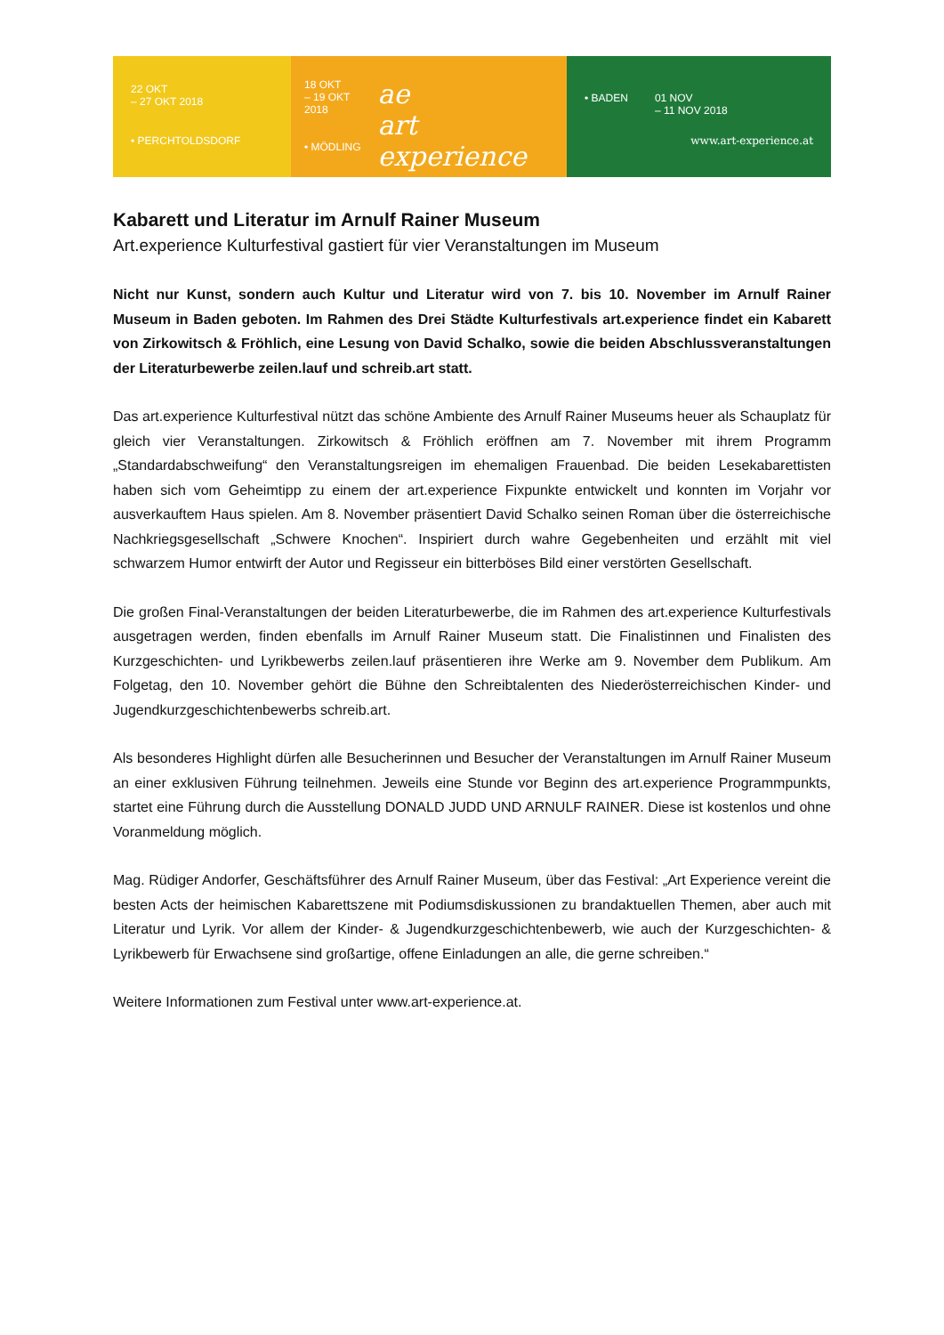22 OKT
– 27 OKT 2018
• PERCHTOLDSDORF
18 OKT
– 19 OKT 2018
• MÖDLING
ae
art experience
• BADEN 01 NOV
– 11 NOV 2018
www.art-experience.at
Kabarett und Literatur im Arnulf Rainer Museum
Art.experience Kulturfestival gastiert für vier Veranstaltungen im Museum
Nicht nur Kunst, sondern auch Kultur und Literatur wird von 7. bis 10. November im Arnulf Rainer Museum in Baden geboten. Im Rahmen des Drei Städte Kulturfestivals art.experience findet ein Kabarett von Zirkowitsch & Fröhlich, eine Lesung von David Schalko, sowie die beiden Abschlussveranstaltungen der Literaturbewerbe zeilen.lauf und schreib.art statt.
Das art.experience Kulturfestival nützt das schöne Ambiente des Arnulf Rainer Museums heuer als Schauplatz für gleich vier Veranstaltungen. Zirkowitsch & Fröhlich eröffnen am 7. November mit ihrem Programm „Standardabschweifung“ den Veranstaltungsreigen im ehemaligen Frauenbad. Die beiden Lesekabarettisten haben sich vom Geheimtipp zu einem der art.experience Fixpunkte entwickelt und konnten im Vorjahr vor ausverkauftem Haus spielen. Am 8. November präsentiert David Schalko seinen Roman über die österreichische Nachkriegsgesellschaft „Schwere Knochen“. Inspiriert durch wahre Gegebenheiten und erzählt mit viel schwarzem Humor entwirft der Autor und Regisseur ein bitterböses Bild einer verstörten Gesellschaft.
Die großen Final-Veranstaltungen der beiden Literaturbewerbe, die im Rahmen des art.experience Kulturfestivals ausgetragen werden, finden ebenfalls im Arnulf Rainer Museum statt. Die Finalistinnen und Finalisten des Kurzgeschichten- und Lyrikbewerbs zeilen.lauf präsentieren ihre Werke am 9. November dem Publikum. Am Folgetag, den 10. November gehört die Bühne den Schreibtalenten des Niederösterreichischen Kinder- und Jugendkurzgeschichtenbewerbs schreib.art.
Als besonderes Highlight dürfen alle Besucherinnen und Besucher der Veranstaltungen im Arnulf Rainer Museum an einer exklusiven Führung teilnehmen. Jeweils eine Stunde vor Beginn des art.experience Programmpunkts, startet eine Führung durch die Ausstellung DONALD JUDD UND ARNULF RAINER. Diese ist kostenlos und ohne Voranmeldung möglich.
Mag. Rüdiger Andorfer, Geschäftsführer des Arnulf Rainer Museum, über das Festival: „Art Experience vereint die besten Acts der heimischen Kabarettszene mit Podiumsdiskussionen zu brandaktuellen Themen, aber auch mit Literatur und Lyrik. Vor allem der Kinder- & Jugendkurzgeschichtenbewerb, wie auch der Kurzgeschichten- & Lyrikbewerb für Erwachsene sind großartige, offene Einladungen an alle, die gerne schreiben.“
Weitere Informationen zum Festival unter www.art-experience.at.